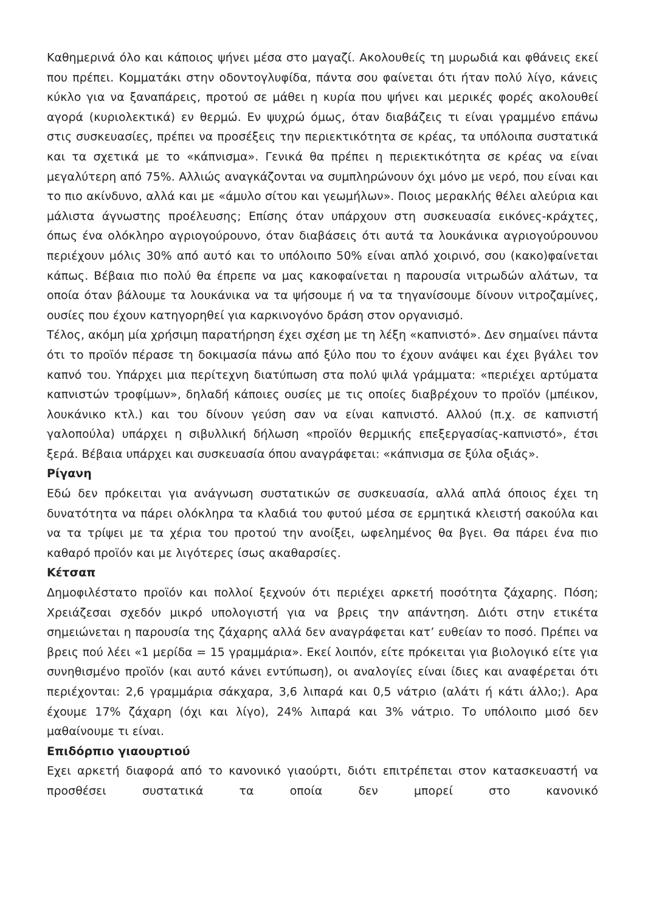Καθημερινά όλο και κάποιος ψήνει μέσα στο μαγαζί. Ακολουθείς τη μυρωδιά και φθάνεις εκεί που πρέπει. Κομματάκι στην οδοντογλυφίδα, πάντα σου φαίνεται ότι ήταν πολύ λίγο, κάνεις κύκλο για να ξαναπάρεις, προτού σε μάθει η κυρία που ψήνει και μερικές φορές ακολουθεί αγορά (κυριολεκτικά) εν θερμώ. Εν ψυχρώ όμως, όταν διαβάζεις τι είναι γραμμένο επάνω στις συσκευασίες, πρέπει να προσέξεις την περιεκτικότητα σε κρέας, τα υπόλοιπα συστατικά και τα σχετικά με το «κάπνισμα». Γενικά θα πρέπει η περιεκτικότητα σε κρέας να είναι μεγαλύτερη από 75%. Αλλιώς αναγκάζονται να συμπληρώνουν όχι μόνο με νερό, που είναι και το πιο ακίνδυνο, αλλά και με «άμυλο σίτου και γεωμήλων». Ποιος μερακλής θέλει αλεύρια και μάλιστα άγνωστης προέλευσης; Επίσης όταν υπάρχουν στη συσκευασία εικόνες-κράχτες, όπως ένα ολόκληρο αγριογούρουνο, όταν διαβάσεις ότι αυτά τα λουκάνικα αγριογούρουνου περιέχουν μόλις 30% από αυτό και το υπόλοιπο 50% είναι απλό χοιρινό, σου (κακο)φαίνεται κάπως. Βέβαια πιο πολύ θα έπρεπε να μας κακοφαίνεται η παρουσία νιτρωδών αλάτων, τα οποία όταν βάλουμε τα λουκάνικα να τα ψήσουμε ή να τα τηγανίσουμε δίνουν νιτροζαμίνες, ουσίες που έχουν κατηγορηθεί για καρκινογόνο δράση στον οργανισμό.
Τέλος, ακόμη μία χρήσιμη παρατήρηση έχει σχέση με τη λέξη «καπνιστό». Δεν σημαίνει πάντα ότι το προϊόν πέρασε τη δοκιμασία πάνω από ξύλο που το έχουν ανάψει και έχει βγάλει τον καπνό του. Υπάρχει μια περίτεχνη διατύπωση στα πολύ ψιλά γράμματα: «περιέχει αρτύματα καπνιστών τροφίμων», δηλαδή κάποιες ουσίες με τις οποίες διαβρέχουν το προϊόν (μπέικον, λουκάνικο κτλ.) και του δίνουν γεύση σαν να είναι καπνιστό. Αλλού (π.χ. σε καπνιστή γαλοπούλα) υπάρχει η σιβυλλική δήλωση «προϊόν θερμικής επεξεργασίας-καπνιστό», έτσι ξερά. Βέβαια υπάρχει και συσκευασία όπου αναγράφεται: «κάπνισμα σε ξύλα οξιάς».
Ρίγανη
Εδώ δεν πρόκειται για ανάγνωση συστατικών σε συσκευασία, αλλά απλά όποιος έχει τη δυνατότητα να πάρει ολόκληρα τα κλαδιά του φυτού μέσα σε ερμητικά κλειστή σακούλα και να τα τρίψει με τα χέρια του προτού την ανοίξει, ωφελημένος θα βγει. Θα πάρει ένα πιο καθαρό προϊόν και με λιγότερες ίσως ακαθαρσίες.
Κέτσαπ
Δημοφιλέστατο προϊόν και πολλοί ξεχνούν ότι περιέχει αρκετή ποσότητα ζάχαρης. Πόση; Χρειάζεσαι σχεδόν μικρό υπολογιστή για να βρεις την απάντηση. Διότι στην ετικέτα σημειώνεται η παρουσία της ζάχαρης αλλά δεν αναγράφεται κατ’ ευθείαν το ποσό. Πρέπει να βρεις πού λέει «1 μερίδα = 15 γραμμάρια». Εκεί λοιπόν, είτε πρόκειται για βιολογικό είτε για συνηθισμένο προϊόν (και αυτό κάνει εντύπωση), οι αναλογίες είναι ίδιες και αναφέρεται ότι περιέχονται: 2,6 γραμμάρια σάκχαρα, 3,6 λιπαρά και 0,5 νάτριο (αλάτι ή κάτι άλλο;). Αρα έχουμε 17% ζάχαρη (όχι και λίγο), 24% λιπαρά και 3% νάτριο. Το υπόλοιπο μισό δεν μαθαίνουμε τι είναι.
Επιδόρπιο γιαουρτιού
Εχει αρκετή διαφορά από το κανονικό γιαούρτι, διότι επιτρέπεται στον κατασκευαστή να προσθέσει συστατικά τα οποία δεν μπορεί στο κανονικό